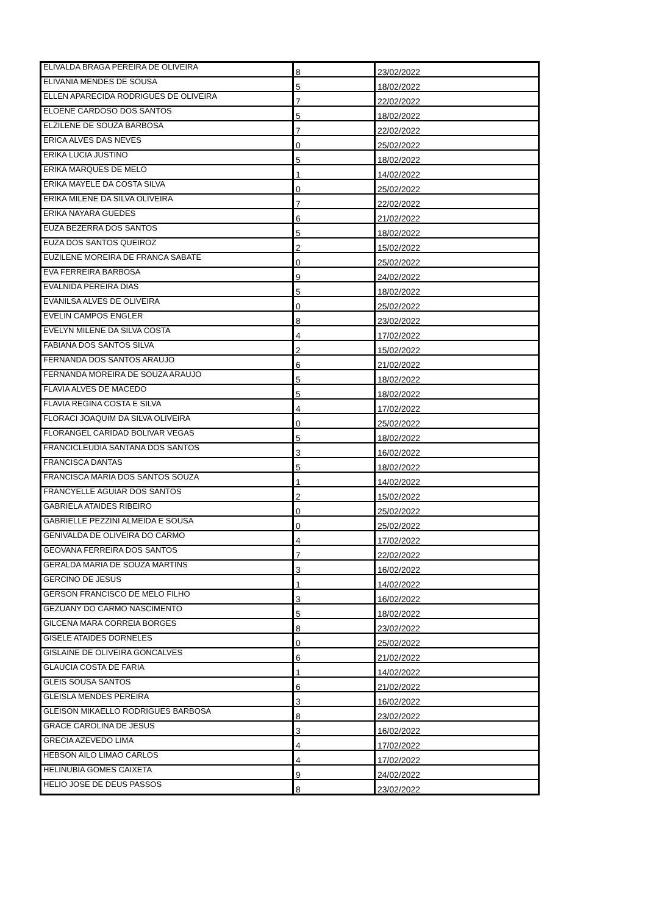| ELIVALDA BRAGA PEREIRA DE OLIVEIRA | 8 | 23/02/2022 |
| ELIVANIA MENDES DE SOUSA | 5 | 18/02/2022 |
| ELLEN APARECIDA RODRIGUES DE OLIVEIRA | 7 | 22/02/2022 |
| ELOENE CARDOSO DOS SANTOS | 5 | 18/02/2022 |
| ELZILENE DE SOUZA BARBOSA | 7 | 22/02/2022 |
| ERICA ALVES DAS NEVES | 0 | 25/02/2022 |
| ERIKA LUCIA JUSTINO | 5 | 18/02/2022 |
| ERIKA MARQUES DE MELO | 1 | 14/02/2022 |
| ERIKA MAYELE DA COSTA SILVA | 0 | 25/02/2022 |
| ERIKA MILENE DA SILVA OLIVEIRA | 7 | 22/02/2022 |
| ERIKA NAYARA GUEDES | 6 | 21/02/2022 |
| EUZA BEZERRA DOS SANTOS | 5 | 18/02/2022 |
| EUZA DOS SANTOS QUEIROZ | 2 | 15/02/2022 |
| EUZILENE MOREIRA DE FRANCA SABATE | 0 | 25/02/2022 |
| EVA FERREIRA BARBOSA | 9 | 24/02/2022 |
| EVALNIDA PEREIRA DIAS | 5 | 18/02/2022 |
| EVANILSA ALVES DE OLIVEIRA | 0 | 25/02/2022 |
| EVELIN CAMPOS ENGLER | 8 | 23/02/2022 |
| EVELYN MILENE DA SILVA COSTA | 4 | 17/02/2022 |
| FABIANA DOS SANTOS SILVA | 2 | 15/02/2022 |
| FERNANDA DOS SANTOS ARAUJO | 6 | 21/02/2022 |
| FERNANDA MOREIRA DE SOUZA ARAUJO | 5 | 18/02/2022 |
| FLAVIA ALVES DE MACEDO | 5 | 18/02/2022 |
| FLAVIA REGINA COSTA E SILVA | 4 | 17/02/2022 |
| FLORACI JOAQUIM DA SILVA OLIVEIRA | 0 | 25/02/2022 |
| FLORANGEL CARIDAD BOLIVAR VEGAS | 5 | 18/02/2022 |
| FRANCICLEUDIA SANTANA DOS SANTOS | 3 | 16/02/2022 |
| FRANCISCA DANTAS | 5 | 18/02/2022 |
| FRANCISCA MARIA DOS SANTOS SOUZA | 1 | 14/02/2022 |
| FRANCYELLE AGUIAR DOS SANTOS | 2 | 15/02/2022 |
| GABRIELA ATAIDES RIBEIRO | 0 | 25/02/2022 |
| GABRIELLE PEZZINI ALMEIDA E SOUSA | 0 | 25/02/2022 |
| GENIVALDA DE OLIVEIRA DO CARMO | 4 | 17/02/2022 |
| GEOVANA FERREIRA DOS SANTOS | 7 | 22/02/2022 |
| GERALDA MARIA DE SOUZA MARTINS | 3 | 16/02/2022 |
| GERCINO DE JESUS | 1 | 14/02/2022 |
| GERSON FRANCISCO DE MELO FILHO | 3 | 16/02/2022 |
| GEZUANY DO CARMO NASCIMENTO | 5 | 18/02/2022 |
| GILCENA MARA CORREIA BORGES | 8 | 23/02/2022 |
| GISELE ATAIDES DORNELES | 0 | 25/02/2022 |
| GISLAINE DE OLIVEIRA GONCALVES | 6 | 21/02/2022 |
| GLAUCIA COSTA DE FARIA | 1 | 14/02/2022 |
| GLEIS SOUSA SANTOS | 6 | 21/02/2022 |
| GLEISLA MENDES PEREIRA | 3 | 16/02/2022 |
| GLEISON MIKAELLO RODRIGUES BARBOSA | 8 | 23/02/2022 |
| GRACE CAROLINA DE JESUS | 3 | 16/02/2022 |
| GRECIA AZEVEDO LIMA | 4 | 17/02/2022 |
| HEBSON AILO LIMAO CARLOS | 4 | 17/02/2022 |
| HELINUBIA GOMES CAIXETA | 9 | 24/02/2022 |
| HELIO JOSE DE DEUS PASSOS | 8 | 23/02/2022 |